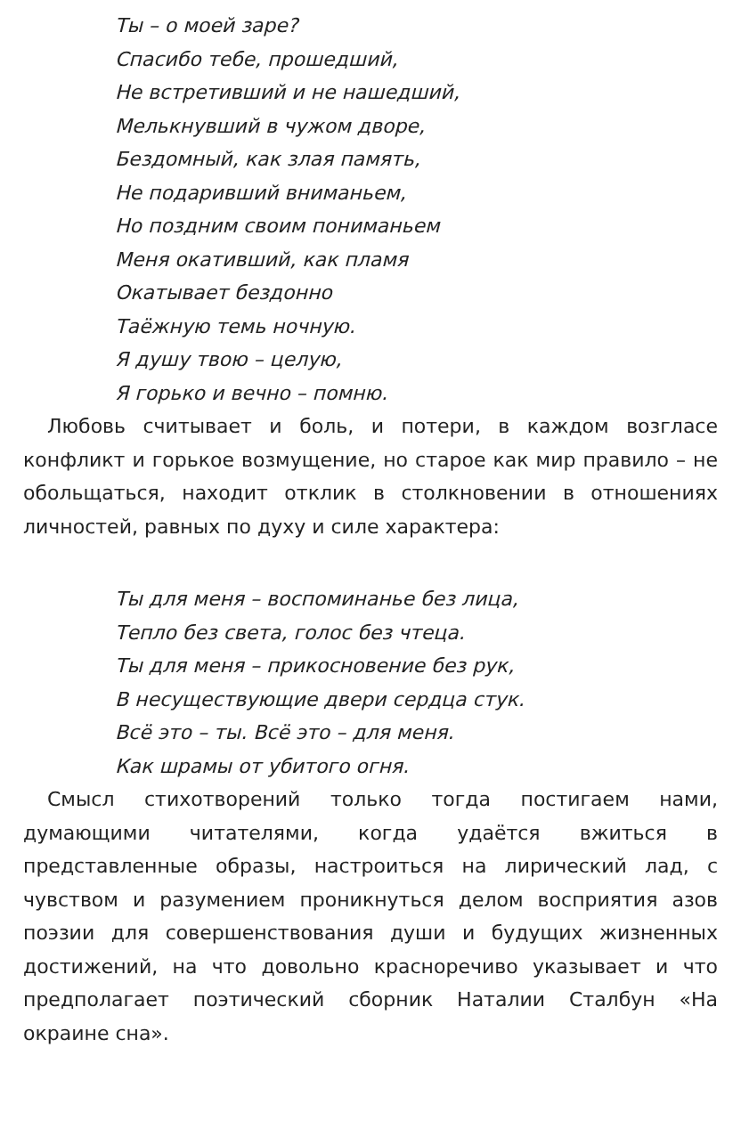Ты – о моей заре?
Спасибо тебе, прошедший,
Не встретивший и не нашедший,
Мелькнувший в чужом дворе,
Бездомный, как злая память,
Не подаривший вниманьем,
Но поздним своим пониманьем
Меня окативший, как пламя
Окатывает бездонно
Таёжную темь ночную.
Я душу твою – целую,
Я горько и вечно – помню.
Любовь считывает и боль, и потери, в каждом возгласе конфликт и горькое возмущение, но старое как мир правило – не обольщаться, находит отклик в столкновении в отношениях личностей, равных по духу и силе характера:
Ты для меня – воспоминанье без лица,
Тепло без света, голос без чтеца.
Ты для меня – прикосновение без рук,
В несуществующие двери сердца стук.
Всё это – ты. Всё это – для меня.
Как шрамы от убитого огня.
Смысл стихотворений только тогда постигаем нами, думающими читателями, когда удаётся вжиться в представленные образы, настроиться на лирический лад, с чувством и разумением проникнуться делом восприятия азов поэзии для совершенствования души и будущих жизненных достижений, на что довольно красноречиво указывает и что предполагает поэтический сборник Наталии Сталбун «На окраине сна».